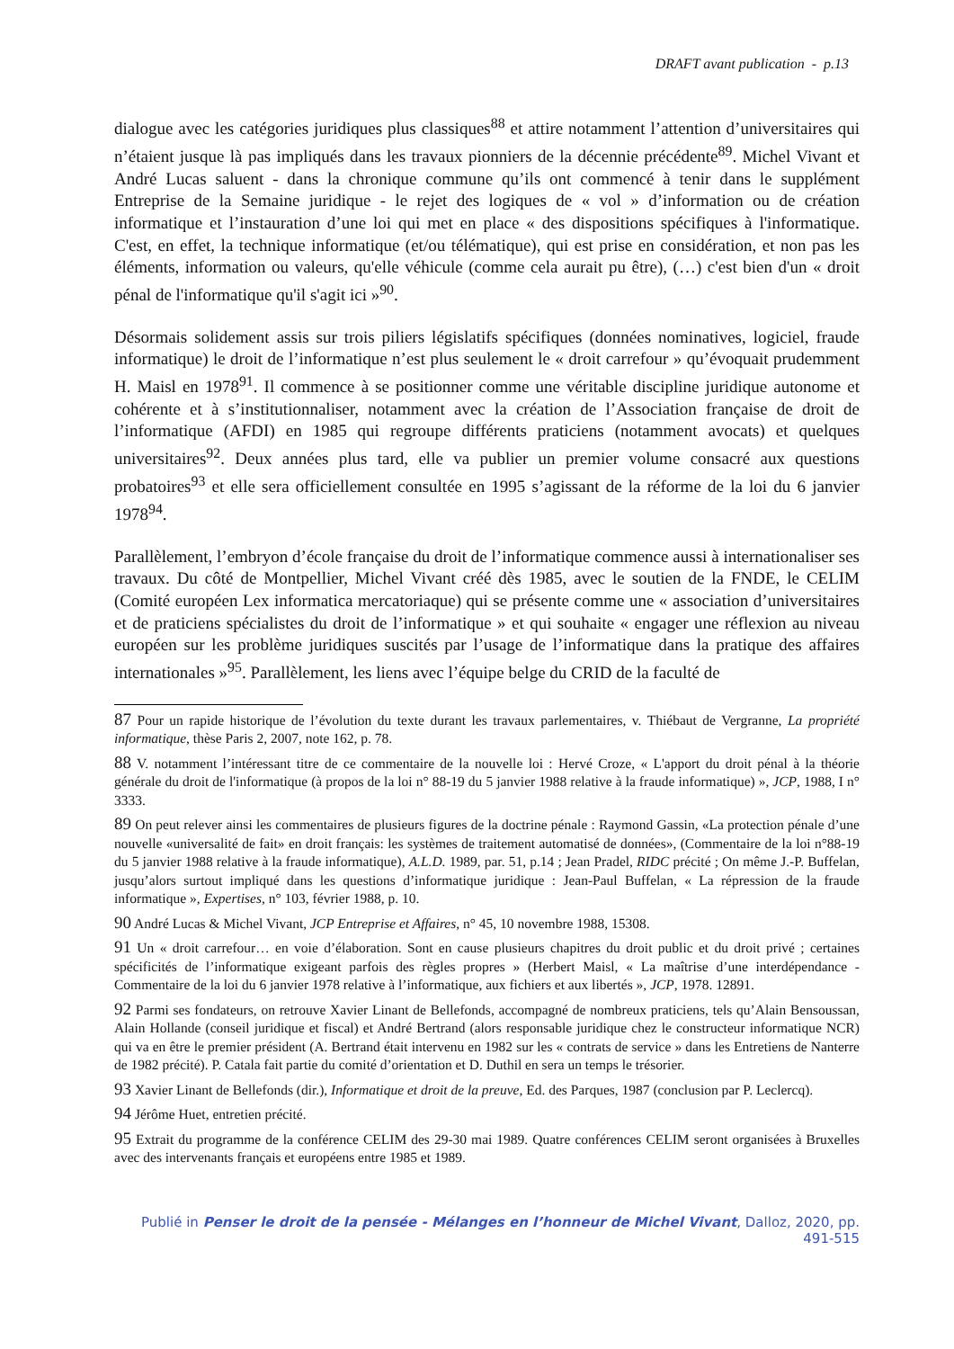DRAFT avant publication - p.13
dialogue avec les catégories juridiques plus classiques<sup>88</sup> et attire notamment l’attention d’universitaires qui n’étaient jusque là pas impliqués dans les travaux pionniers de la décennie précédente<sup>89</sup>. Michel Vivant et André Lucas saluent - dans la chronique commune qu’ils ont commencé à tenir dans le supplément Entreprise de la Semaine juridique - le rejet des logiques de « vol » d’information ou de création informatique et l’instauration d’une loi qui met en place « des dispositions spécifiques à l'informatique. C'est, en effet, la technique informatique (et/ou télématique), qui est prise en considération, et non pas les éléments, information ou valeurs, qu'elle véhicule (comme cela aurait pu être), (…) c'est bien d'un « droit pénal de l'informatique qu'il s'agit ici »<sup>90</sup>.
Désormais solidement assis sur trois piliers législatifs spécifiques (données nominatives, logiciel, fraude informatique) le droit de l’informatique n’est plus seulement le « droit carrefour » qu’évoquait prudemment H. Maisl en 1978<sup>91</sup>. Il commence à se positionner comme une véritable discipline juridique autonome et cohérente et à s’institutionnaliser, notamment avec la création de l’Association française de droit de l’informatique (AFDI) en 1985 qui regroupe différents praticiens (notamment avocats) et quelques universitaires<sup>92</sup>. Deux années plus tard, elle va publier un premier volume consacré aux questions probatoires<sup>93</sup> et elle sera officiellement consultée en 1995 s’agissant de la réforme de la loi du 6 janvier 1978<sup>94</sup>.
Parallèlement, l’embryon d’école française du droit de l’informatique commence aussi à internationaliser ses travaux. Du côté de Montpellier, Michel Vivant créé dès 1985, avec le soutien de la FNDE, le CELIM (Comité européen Lex informatica mercatoriaque) qui se présente comme une « association d’universitaires et de praticiens spécialistes du droit de l’informatique » et qui souhaite « engager une réflexion au niveau européen sur les problème juridiques suscités par l’usage de l’informatique dans la pratique des affaires internationales »<sup>95</sup>. Parallèlement, les liens avec l’équipe belge du CRID de la faculté de
87 Pour un rapide historique de l’évolution du texte durant les travaux parlementaires, v. Thiébaut de Vergranne, La propriété informatique, thèse Paris 2, 2007, note 162, p. 78.
88 V. notamment l’intéressant titre de ce commentaire de la nouvelle loi : Hervé Croze, « L'apport du droit pénal à la théorie générale du droit de l'informatique (à propos de la loi n° 88-19 du 5 janvier 1988 relative à la fraude informatique) », JCP, 1988, I n° 3333.
89 On peut relever ainsi les commentaires de plusieurs figures de la doctrine pénale : Raymond Gassin, «La protection pénale d’une nouvelle «universalité de fait» en droit français: les systèmes de traitement automatisé de données», (Commentaire de la loi n°88-19 du 5 janvier 1988 relative à la fraude informatique), A.L.D. 1989, par. 51, p.14 ; Jean Pradel, RIDC précité ; On même J.-P. Buffelan, jusqu’alors surtout impliqué dans les questions d’informatique juridique : Jean-Paul Buffelan, « La répression de la fraude informatique », Expertises, n° 103, février 1988, p. 10.
90 André Lucas & Michel Vivant, JCP Entreprise et Affaires, n° 45, 10 novembre 1988, 15308.
91 Un « droit carrefour… en voie d’élaboration. Sont en cause plusieurs chapitres du droit public et du droit privé ; certaines spécificités de l’informatique exigeant parfois des règles propres » (Herbert Maisl, « La maîtrise d’une interdépendance - Commentaire de la loi du 6 janvier 1978 relative à l’informatique, aux fichiers et aux libertés », JCP, 1978. 12891.
92 Parmi ses fondateurs, on retrouve Xavier Linant de Bellefonds, accompagné de nombreux praticiens, tels qu’Alain Bensoussan, Alain Hollande (conseil juridique et fiscal) et André Bertrand (alors responsable juridique chez le constructeur informatique NCR) qui va en être le premier président (A. Bertrand était intervenu en 1982 sur les « contrats de service » dans les Entretiens de Nanterre de 1982 précité). P. Catala fait partie du comité d’orientation et D. Duthil en sera un temps le trésorier.
93 Xavier Linant de Bellefonds (dir.), Informatique et droit de la preuve, Ed. des Parques, 1987 (conclusion par P. Leclercq).
94 Jérôme Huet, entretien précité.
95 Extrait du programme de la conférence CELIM des 29-30 mai 1989. Quatre conférences CELIM seront organisées à Bruxelles avec des intervenants français et européens entre 1985 et 1989.
Publié in Penser le droit de la pensée - Mélanges en l’honneur de Michel Vivant, Dalloz, 2020, pp. 491-515